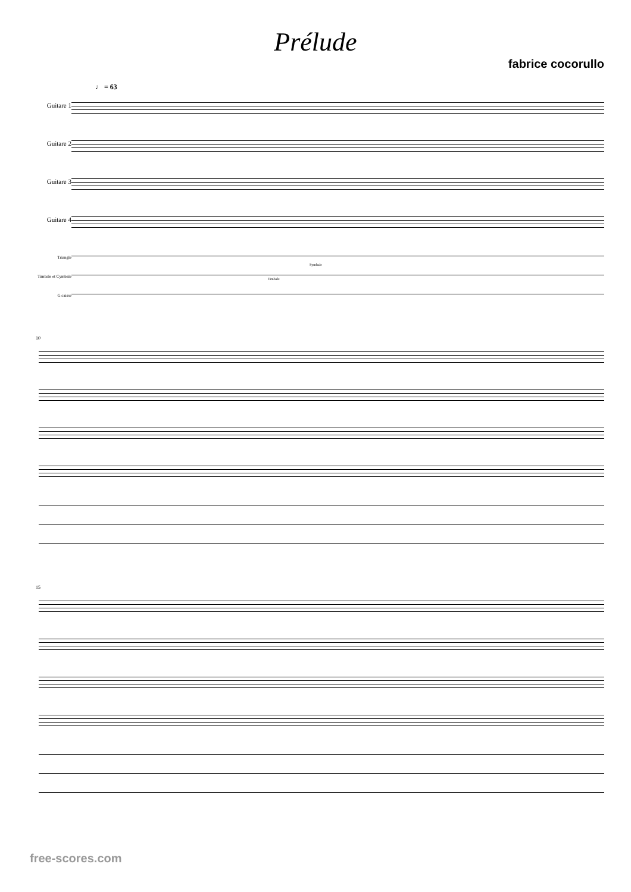Prélude
fabrice cocorullo
♩ = 63
Guitare 1
Guitare 2
Guitare 3
Guitare 4
Triangle
Timbale et Cymbale
G.caisse
Symbale
Timbale
10
15
free-scores.com